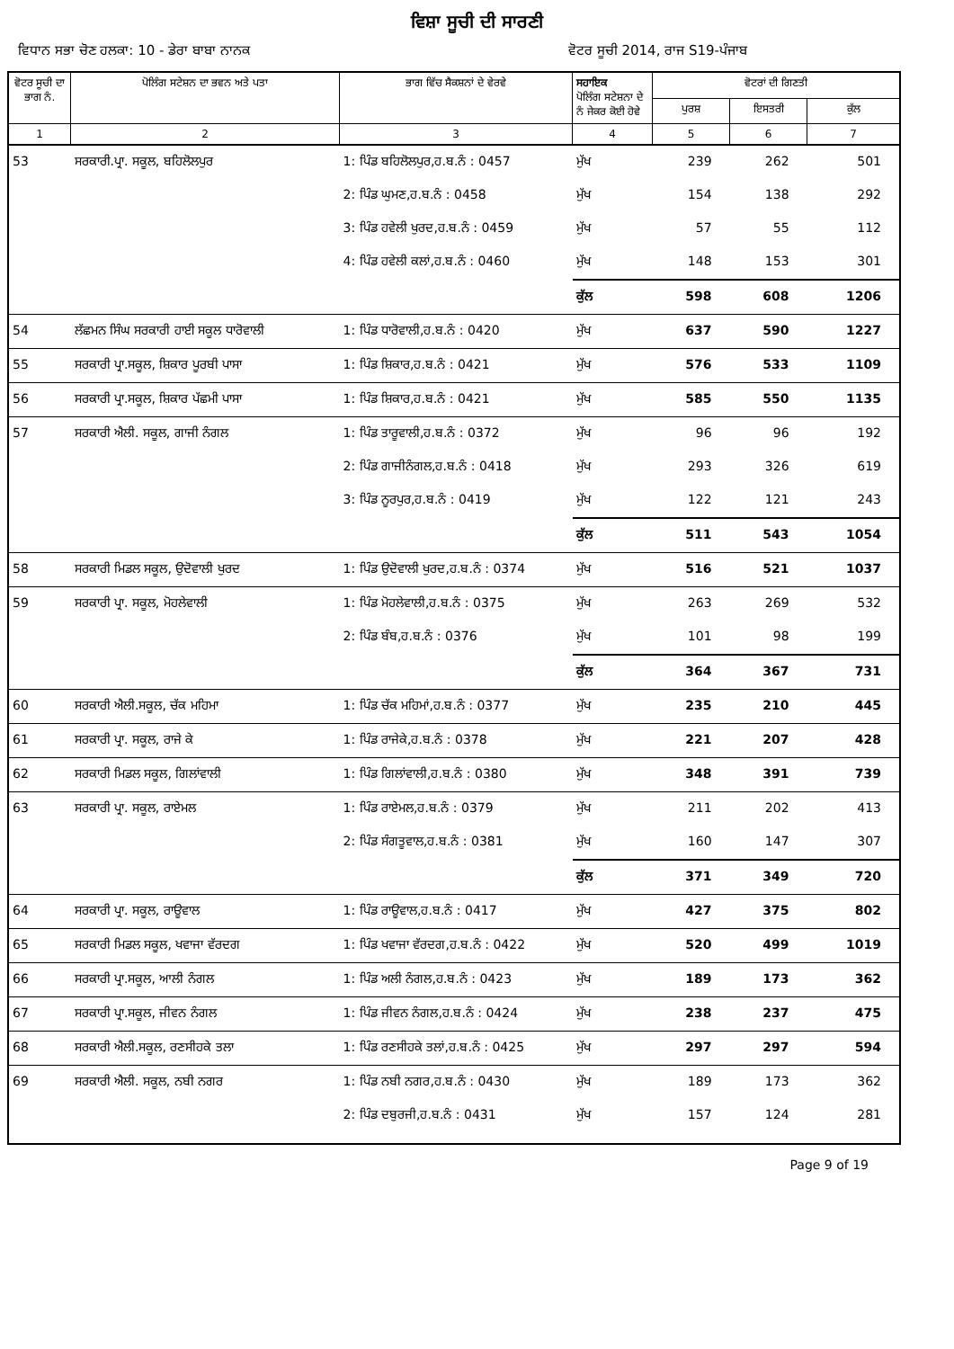ਵਿਸ਼ਾ ਸੂਚੀ ਦੀ ਸਾਰਣੀ
ਵਿਧਾਨ ਸਭਾ ਚੋਣ ਹਲਕਾ: 10 - ਡੇਰਾ ਬਾਬਾ ਨਾਨਕ ਵੋਟਰ ਸੂਚੀ 2014, ਰਾਜ S19-ਪੰਜਾਬ
| ਵੋਟਰ ਸੂਚੀ ਦਾ ਭਾਗ ਨੰ. | ਪੋਲਿੰਗ ਸਟੇਸ਼ਨ ਦਾ ਭਵਨ ਅਤੇ ਪਤਾ | ਭਾਗ ਵਿੱਚ ਸੈਕਸ਼ਨਾਂ ਦੇ ਵੇਰਵੇ | ਸਹਾਇਕ ਪੋਲਿੰਗ ਸਟੇਸ਼ਨਾ ਦੇ ਨੰ ਜੇਕਰ ਕੋਈ ਹੋਵੇ | ਵੋਟਰਾਂ ਦੀ ਗਿਣਤੀ | | |
| --- | --- | --- | --- | --- | --- | --- |
| | | | | ਪੁਰਸ਼ | ਇਸਤਰੀ | ਕੁੱਲ |
| 1 | 2 | 3 | 4 | 5 | 6 | 7 |
| 53 | ਸਰਕਾਰੀ.ਪ੍ਰਾ. ਸਕੂਲ, ਬਹਿਲੋਲਪੁਰ | 1: ਪਿੰਡ ਬਹਿਲੋਲਪੁਰ,ਹ.ਬ.ਨੰ : 0457 | ਮੁੱਖ | 239 | 262 | 501 |
| | | 2: ਪਿੰਡ ਘੁਮਣ,ਹ.ਬ.ਨੰ : 0458 | ਮੁੱਖ | 154 | 138 | 292 |
| | | 3: ਪਿੰਡ ਹਵੇਲੀ ਖੁਰਦ,ਹ.ਬ.ਨੰ : 0459 | ਮੁੱਖ | 57 | 55 | 112 |
| | | 4: ਪਿੰਡ ਹਵੇਲੀ ਕਲਾਂ,ਹ.ਬ.ਨੰ : 0460 | ਮੁੱਖ | 148 | 153 | 301 |
| | | | ਕੁੱਲ | 598 | 608 | 1206 |
| 54 | ਲੱਛਮਨ ਸਿੰਘ ਸਰਕਾਰੀ ਹਾਈ ਸਕੂਲ ਧਾਰੋਵਾਲੀ | 1: ਪਿੰਡ ਧਾਰੋਵਾਲੀ,ਹ.ਬ.ਨੰ : 0420 | ਮੁੱਖ | 637 | 590 | 1227 |
| 55 | ਸਰਕਾਰੀ ਪ੍ਰਾ.ਸਕੂਲ, ਸ਼ਿਕਾਰ ਪੂਰਬੀ ਪਾਸਾ | 1: ਪਿੰਡ ਸ਼ਿਕਾਰ,ਹ.ਬ.ਨੰ : 0421 | ਮੁੱਖ | 576 | 533 | 1109 |
| 56 | ਸਰਕਾਰੀ ਪ੍ਰਾ.ਸਕੂਲ, ਸ਼ਿਕਾਰ ਪੱਛਮੀ ਪਾਸਾ | 1: ਪਿੰਡ ਸ਼ਿਕਾਰ,ਹ.ਬ.ਨੰ : 0421 | ਮੁੱਖ | 585 | 550 | 1135 |
| 57 | ਸਰਕਾਰੀ ਐਲੀ. ਸਕੂਲ, ਗਾਜੀ ਨੰਗਲ | 1: ਪਿੰਡ ਤਾਰੂਵਾਲੀ,ਹ.ਬ.ਨੰ : 0372 | ਮੁੱਖ | 96 | 96 | 192 |
| | | 2: ਪਿੰਡ ਗਾਜੀਨੰਗਲ,ਹ.ਬ.ਨੰ : 0418 | ਮੁੱਖ | 293 | 326 | 619 |
| | | 3: ਪਿੰਡ ਨੂਰਪੁਰ,ਹ.ਬ.ਨੰ : 0419 | ਮੁੱਖ | 122 | 121 | 243 |
| | | | ਕੁੱਲ | 511 | 543 | 1054 |
| 58 | ਸਰਕਾਰੀ ਮਿਡਲ ਸਕੂਲ, ਉਦੋਵਾਲੀ ਖੁਰਦ | 1: ਪਿੰਡ ਉਦੋਵਾਲੀ ਖੁਰਦ,ਹ.ਬ.ਨੰ : 0374 | ਮੁੱਖ | 516 | 521 | 1037 |
| 59 | ਸਰਕਾਰੀ ਪ੍ਰਾ. ਸਕੂਲ, ਮੋਹਲੇਵਾਲੀ | 1: ਪਿੰਡ ਮੋਹਲੇਵਾਲੀ,ਹ.ਬ.ਨੰ : 0375 | ਮੁੱਖ | 263 | 269 | 532 |
| | | 2: ਪਿੰਡ ਬੰਬ,ਹ.ਬ.ਨੰ : 0376 | ਮੁੱਖ | 101 | 98 | 199 |
| | | | ਕੁੱਲ | 364 | 367 | 731 |
| 60 | ਸਰਕਾਰੀ ਐਲੀ.ਸਕੂਲ, ਚੱਕ ਮਹਿਮਾ | 1: ਪਿੰਡ ਚੱਕ ਮਹਿਮਾਂ,ਹ.ਬ.ਨੰ : 0377 | ਮੁੱਖ | 235 | 210 | 445 |
| 61 | ਸਰਕਾਰੀ ਪ੍ਰਾ. ਸਕੂਲ, ਰਾਜੇ ਕੇ | 1: ਪਿੰਡ ਰਾਜੇਕੇ,ਹ.ਬ.ਨੰ : 0378 | ਮੁੱਖ | 221 | 207 | 428 |
| 62 | ਸਰਕਾਰੀ ਮਿਡਲ ਸਕੂਲ, ਗਿਲਾਂਵਾਲੀ | 1: ਪਿੰਡ ਗਿਲਾਂਵਾਲੀ,ਹ.ਬ.ਨੰ : 0380 | ਮੁੱਖ | 348 | 391 | 739 |
| 63 | ਸਰਕਾਰੀ ਪ੍ਰਾ. ਸਕੂਲ, ਰਾਏਮਲ | 1: ਪਿੰਡ ਰਾਏਮਲ,ਹ.ਬ.ਨੰ : 0379 | ਮੁੱਖ | 211 | 202 | 413 |
| | | 2: ਪਿੰਡ ਸੰਗਤੂਵਾਲ,ਹ.ਬ.ਨੰ : 0381 | ਮੁੱਖ | 160 | 147 | 307 |
| | | | ਕੁੱਲ | 371 | 349 | 720 |
| 64 | ਸਰਕਾਰੀ ਪ੍ਰਾ. ਸਕੂਲ, ਰਾਊਵਾਲ | 1: ਪਿੰਡ ਰਾਊਵਾਲ,ਹ.ਬ.ਨੰ : 0417 | ਮੁੱਖ | 427 | 375 | 802 |
| 65 | ਸਰਕਾਰੀ ਮਿਡਲ ਸਕੂਲ, ਖਵਾਜਾ ਵੱਰਦਗ | 1: ਪਿੰਡ ਖਵਾਜਾ ਵੱਰਦਗ,ਹ.ਬ.ਨੰ : 0422 | ਮੁੱਖ | 520 | 499 | 1019 |
| 66 | ਸਰਕਾਰੀ ਪ੍ਰਾ.ਸਕੂਲ, ਆਲੀ ਨੰਗਲ | 1: ਪਿੰਡ ਅਲੀ ਨੰਗਲ,ਹ.ਬ.ਨੰ : 0423 | ਮੁੱਖ | 189 | 173 | 362 |
| 67 | ਸਰਕਾਰੀ ਪ੍ਰਾ.ਸਕੂਲ, ਜੀਵਨ ਨੰਗਲ | 1: ਪਿੰਡ ਜੀਵਨ ਨੰਗਲ,ਹ.ਬ.ਨੰ : 0424 | ਮੁੱਖ | 238 | 237 | 475 |
| 68 | ਸਰਕਾਰੀ ਐਲੀ.ਸਕੂਲ, ਰਣਸੀਹਕੇ ਤਲਾ | 1: ਪਿੰਡ ਰਣਸੀਹਕੇ ਤਲਾਂ,ਹ.ਬ.ਨੰ : 0425 | ਮੁੱਖ | 297 | 297 | 594 |
| 69 | ਸਰਕਾਰੀ ਐਲੀ. ਸਕੂਲ, ਨਬੀ ਨਗਰ | 1: ਪਿੰਡ ਨਬੀ ਨਗਰ,ਹ.ਬ.ਨੰ : 0430 | ਮੁੱਖ | 189 | 173 | 362 |
| | | 2: ਪਿੰਡ ਦਬੁਰਜੀ,ਹ.ਬ.ਨੰ : 0431 | ਮੁੱਖ | 157 | 124 | 281 |
Page 9 of 19